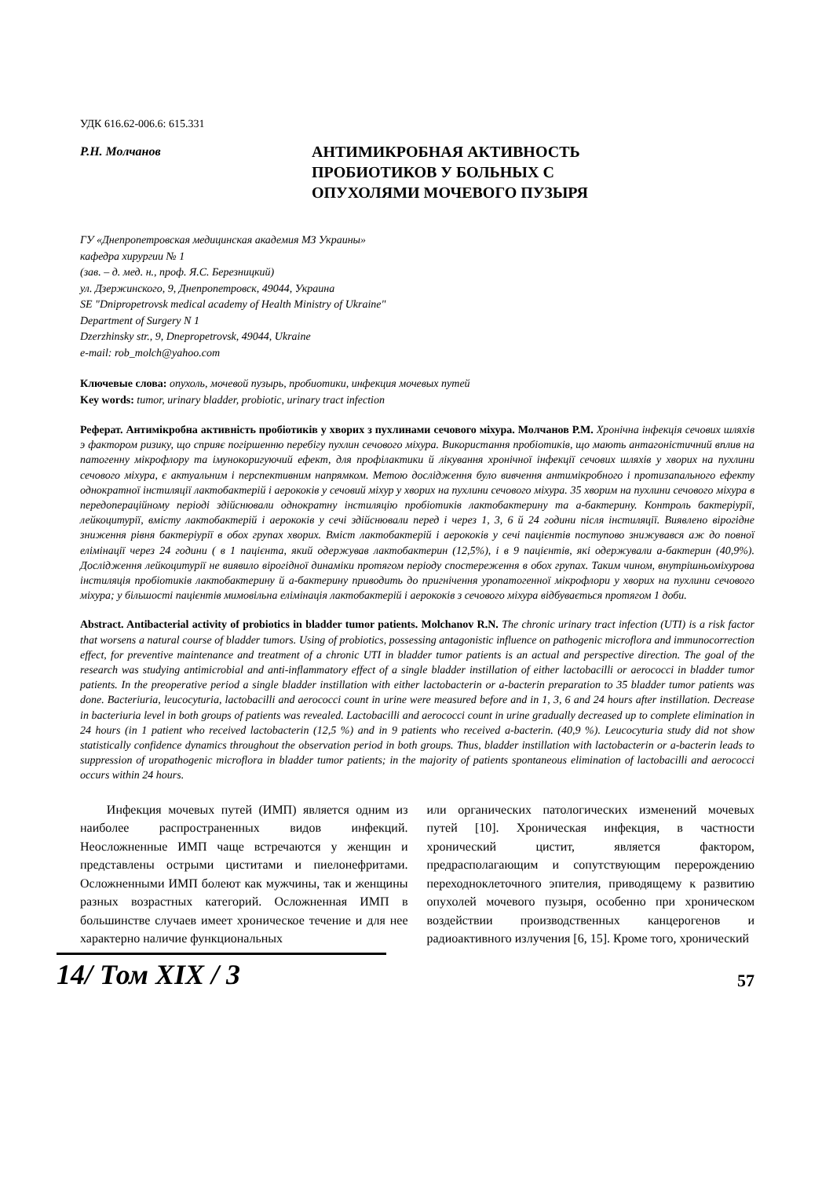УДК 616.62-006.6: 615.331
Р.Н. Молчанов
АНТИМИКРОБНАЯ АКТИВНОСТЬ
ПРОБИОТИКОВ У БОЛЬНЫХ С
ОПУХОЛЯМИ МОЧЕВОГО ПУЗЫРЯ
ГУ «Днепропетровская медицинская академия МЗ Украины»
кафедра хирургии № 1
(зав. – д. мед. н., проф. Я.С. Березницкий)
ул. Дзержинского, 9, Днепропетровск, 49044, Украина
SE "Dnipropetrovsk medical academy of Health Ministry of Ukraine"
Department of Surgery N 1
Dzerzhinsky str., 9, Dnepropetrovsk, 49044, Ukraine
e-mail: rob_molch@yahoo.com
Ключевые слова: опухоль, мочевой пузырь, пробиотики, инфекция мочевых путей
Key words: tumor, urinary bladder, probiotic, urinary tract infection
Реферат. Антимікробна активність пробіотиків у хворих з пухлинами сечового міхура. Молчанов Р.М. Хронічна інфекція сечових шляхів э фактором ризику, що сприяє погіршенню перебігу пухлин сечового міхура. Використання пробіотиків, що мають антагоністичний вплив на патогенну мікрофлору та імунокоригуючий ефект, для профілактики й лікування хронічної інфекції сечових шляхів у хворих на пухлини сечового міхура, є актуальним і перспективним напрямком. Метою дослідження було вивчення антимікробного і протизапального ефекту однократної інстиляції лактобактерій і аерококів у сечовий міхур у хворих на пухлини сечового міхура. 35 хворим на пухлини сечового міхура в передопераційному періоді здійснювали однократну інстиляцію пробіотиків лактобактерину та а-бактерину. Контроль бактеріурії, лейкоцитурії, вмісту лактобактерій і аерококів у сечі здійснювали перед і через 1, 3, 6 й 24 години після інстиляції. Виявлено вірогідне зниження рівня бактеріурії в обох групах хворих. Вміст лактобактерій і аерококів у сечі пацієнтів поступово знижувався аж до повної елімінації через 24 години ( в 1 пацієнта, який одержував лактобактерин (12,5%), і в 9 пацієнтів, які одержували а-бактерин (40,9%). Дослідження лейкоцитурії не виявило вірогідної динаміки протягом періоду спостереження в обох групах. Таким чином, внутрішньоміхурова інстиляція пробіотиків лактобактерину й а-бактерину приводить до пригнічення уропатогенної мікрофлори у хворих на пухлини сечового міхура; у більшості пацієнтів мимовільна елімінація лактобактерій і аерококів з сечового міхура відбувається протягом 1 доби.
Abstract. Antibacterial activity of probiotics in bladder tumor patients. Molchanov R.N. The chronic urinary tract infection (UTI) is a risk factor that worsens a natural course of bladder tumors. Using of probiotics, possessing antagonistic influence on pathogenic microflora and immunocorrection effect, for preventive maintenance and treatment of a chronic UTI in bladder tumor patients is an actual and perspective direction. The goal of the research was studying antimicrobial and anti-inflammatory effect of a single bladder instillation of either lactobacilli or aerococci in bladder tumor patients. In the preoperative period a single bladder instillation with either lactobacterin or a-bacterin preparation to 35 bladder tumor patients was done. Bacteriuria, leucocyturia, lactobacilli and aerococci count in urine were measured before and in 1, 3, 6 and 24 hours after instillation. Decrease in bacteriuria level in both groups of patients was revealed. Lactobacilli and aerococci count in urine gradually decreased up to complete elimination in 24 hours (in 1 patient who received lactobacterin (12,5 %) and in 9 patients who received a-bacterin. (40,9 %). Leucocyturia study did not show statistically confidence dynamics throughout the observation period in both groups. Thus, bladder instillation with lactobacterin or a-bacterin leads to suppression of uropathogenic microflora in bladder tumor patients; in the majority of patients spontaneous elimination of lactobacilli and aerococci occurs within 24 hours.
Инфекция мочевых путей (ИМП) является одним из наиболее распространенных видов инфекций. Неосложненные ИМП чаще встречаются у женщин и представлены острыми циститами и пиелонефритами. Осложненными ИМП болеют как мужчины, так и женщины разных возрастных категорий. Осложненная ИМП в большинстве случаев имеет хроническое течение и для нее характерно наличие функциональных
или органических патологических изменений мочевых путей [10]. Хроническая инфекция, в частности хронический цистит, является фактором, предрасполагающим и сопутствующим перерождению переходноклеточного эпителия, приводящему к развитию опухолей мочевого пузыря, особенно при хроническом воздействии производственных канцерогенов и радиоактивного излучения [6, 15]. Кроме того, хронический
14/ Том XIX / 3
57